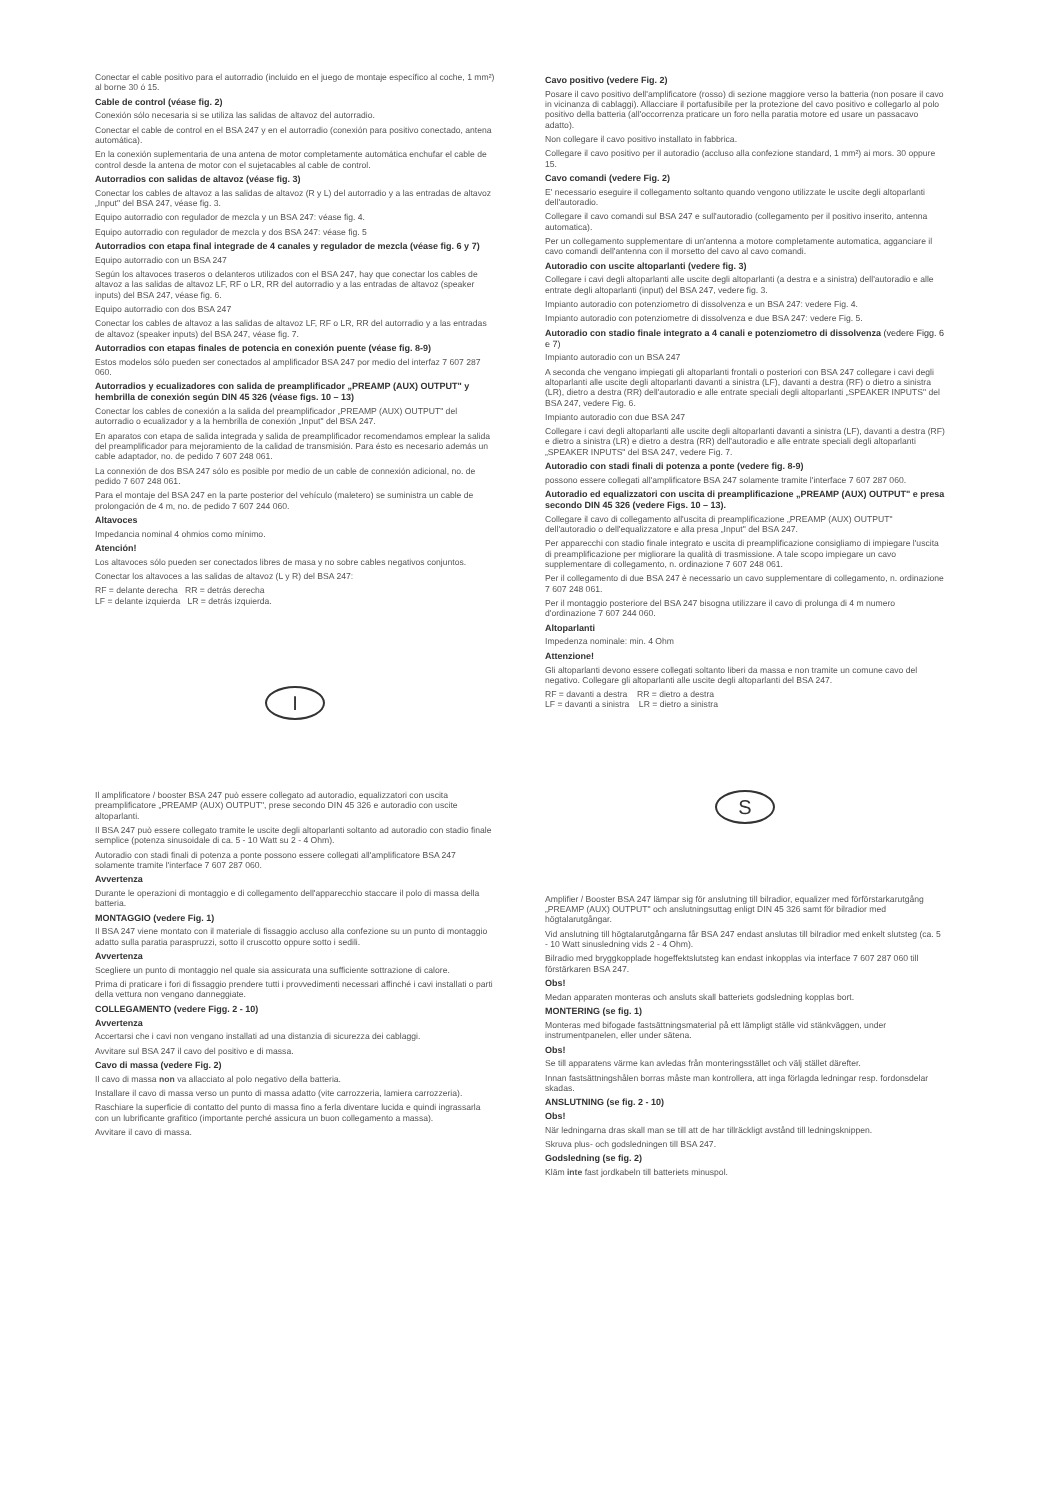Conectar el cable positivo para el autorradio (incluido en el juego de montaje específico al coche, 1 mm²) al borne 30 ó 15.
Cable de control (véase fig. 2)
Conexión sólo necesaria si se utiliza las salidas de altavoz del autorradio.
Conectar el cable de control en el BSA 247 y en el autorradio (conexión para positivo conectado, antena automática).
En la conexión suplementaria de una antena de motor completamente automática enchufar el cable de control desde la antena de motor con el sujetacables al cable de control.
Autorradios con salidas de altavoz (véase fig. 3)
Conectar los cables de altavoz a las salidas de altavoz (R y L) del autorradio y a las entradas de altavoz „Input" del BSA 247, véase fig. 3.
Equipo autorradio con regulador de mezcla y un BSA 247: véase fig. 4.
Equipo autorradio con regulador de mezcla y dos BSA 247: véase fig. 5
Autorradios con etapa final integrade de 4 canales y regulador de mezcla (véase fig. 6 y 7)
Equipo autorradio con un BSA 247
Según los altavoces traseros o delanteros utilizados con el BSA 247, hay que conectar los cables de altavoz a las salidas de altavoz LF, RF o LR, RR del autorradio y a las entradas de altavoz (speaker inputs) del BSA 247, véase fig. 6.
Equipo autorradio con dos BSA 247
Conectar los cables de altavoz a las salidas de altavoz LF, RF o LR, RR del autorradio y a las entradas de altavoz (speaker inputs) del BSA 247, véase fig. 7.
Autorradios con etapas finales de potencia en conexión puente (véase fig. 8-9)
Estos modelos sólo pueden ser conectados al amplificador BSA 247 por medio del interfaz 7 607 287 060.
Autorradios y ecualizadores con salida de preamplificador „PREAMP (AUX) OUTPUT" y hembrilla de conexión según DIN 45 326 (véase figs. 10 – 13)
Conectar los cables de conexión a la salida del preamplificador „PREAMP (AUX) OUTPUT" del autorradio o ecualizador y a la hembrilla de conexión „Input" del BSA 247.
En aparatos con etapa de salida integrada y salida de preamplificador recomendamos emplear la salida del preamplificador para mejoramiento de la calidad de transmisión. Para ésto es necesario además un cable adaptador, no. de pedido 7 607 248 061.
La connexión de dos BSA 247 sólo es posible por medio de un cable de connexión adicional, no. de pedido 7 607 248 061.
Para el montaje del BSA 247 en la parte posterior del vehículo (maletero) se suministra un cable de prolongación de 4 m, no. de pedido 7 607 244 060.
Altavoces
Impedancia nominal 4 ohmios como mínimo.
Atención!
Los altavoces sólo pueden ser conectados libres de masa y no sobre cables negativos conjuntos.
Conectar los altavoces a las salidas de altavoz (L y R) del BSA 247:
RF = delante derecha RR = detrás derecha
LF = delante izquierda LR = detrás izquierda.
I
Il amplificatore / booster BSA 247 può essere collegato ad autoradio, equalizzatori con uscita preamplificatore „PREAMP (AUX) OUTPUT", prese secondo DIN 45 326 e autoradio con uscite altoparlanti.
Il BSA 247 può essere collegato tramite le uscite degli altoparlanti soltanto ad autoradio con stadio finale semplice (potenza sinusoidale di ca. 5 - 10 Watt su 2 - 4 Ohm).
Autoradio con stadi finali di potenza a ponte possono essere collegati all'amplificatore BSA 247 solamente tramite l'interface 7 607 287 060.
Avvertenza
Durante le operazioni di montaggio e di collegamento dell'apparecchio staccare il polo di massa della batteria.
MONTAGGIO (vedere Fig. 1)
Il BSA 247 viene montato con il materiale di fissaggio accluso alla confezione su un punto di montaggio adatto sulla paratia paraspruzzi, sotto il cruscotto oppure sotto i sedili.
Avvertenza
Scegliere un punto di montaggio nel quale sia assicurata una sufficiente sottrazione di calore.
Prima di praticare i fori di fissaggio prendere tutti i provvedimenti necessari affinché i cavi installati o parti della vettura non vengano danneggiate.
COLLEGAMENTO (vedere Figg. 2 - 10)
Avvertenza
Accertarsi che i cavi non vengano installati ad una distanzia di sicurezza dei cablaggi.
Avvitare sul BSA 247 il cavo del positivo e di massa.
Cavo di massa (vedere Fig. 2)
Il cavo di massa non va allacciato al polo negativo della batteria.
Installare il cavo di massa verso un punto di massa adatto (vite carrozzeria, lamiera carrozzeria).
Raschiare la superficie di contatto del punto di massa fino a ferla diventare lucida e quindi ingrassarla con un lubrificante grafitico (importante perché assicura un buon collegamento a massa).
Avvitare il cavo di massa.
Cavo positivo (vedere Fig. 2)
Posare il cavo positivo dell'amplificatore (rosso) di sezione maggiore verso la batteria (non posare il cavo in vicinanza di cablaggi). Allacciare il portafusibile per la protezione del cavo positivo e collegarlo al polo positivo della batteria (all'occorrenza praticare un foro nella paratia motore ed usare un passacavo adatto).
Non collegare il cavo positivo installato in fabbrica.
Collegare il cavo positivo per il autoradio (accluso alla confezione standard, 1 mm²) ai mors. 30 oppure 15.
Cavo comandi (vedere Fig. 2)
E' necessario eseguire il collegamento soltanto quando vengono utilizzate le uscite degli altoparlanti dell'autoradio.
Collegare il cavo comandi sul BSA 247 e sull'autoradio (collegamento per il positivo inserito, antenna automatica).
Per un collegamento supplementare di un'antenna a motore completamente automatica, agganciare il cavo comandi dell'antenna con il morsetto del cavo al cavo comandi.
Autoradio con uscite altoparlanti (vedere fig. 3)
Collegare i cavi degli altoparlanti alle uscite degli altoparlanti (a destra e a sinistra) dell'autoradio e alle entrate degli altoparlanti (input) del BSA 247, vedere fig. 3.
Impianto autoradio con potenziometro di dissolvenza e un BSA 247: vedere Fig. 4.
Impianto autoradio con potenziometre di dissolvenza e due BSA 247: vedere Fig. 5.
Autoradio con stadio finale integrato a 4 canali e potenziometro di dissolvenza (vedere Figg. 6 e 7)
Impianto autoradio con un BSA 247
A seconda che vengano impiegati gli altoparlanti frontali o posteriori con BSA 247 collegare i cavi degli altoparlanti alle uscite degli altoparlanti davanti a sinistra (LF), davanti a destra (RF) o dietro a sinistra (LR), dietro a destra (RR) dell'autoradio e alle entrate speciali degli altoparlanti „SPEAKER INPUTS" del BSA 247, vedere Fig. 6.
Impianto autoradio con due BSA 247
Collegare i cavi degli altoparlanti alle uscite degli altoparlanti davanti a sinistra (LF), davanti a destra (RF) e dietro a sinistra (LR) e dietro a destra (RR) dell'autoradio e alle entrate speciali degli altoparlanti „SPEAKER INPUTS" del BSA 247, vedere Fig. 7.
Autoradio con stadi finali di potenza a ponte (vedere fig. 8-9)
possono essere collegati all'amplificatore BSA 247 solamente tramite l'interface 7 607 287 060.
Autoradio ed equalizzatori con uscita di preamplificazione „PREAMP (AUX) OUTPUT" e presa secondo DIN 45 326 (vedere Figs. 10 – 13).
Collegare il cavo di collegamento all'uscita di preamplificazione „PREAMP (AUX) OUTPUT" dell'autoradio o dell'equalizzatore e alla presa „Input" del BSA 247.
Per apparecchi con stadio finale integrato e uscita di preamplificazione consigliamo di impiegare l'uscita di preamplificazione per migliorare la qualità di trasmissione. A tale scopo impiegare un cavo supplementare di collegamento, n. ordinazione 7 607 248 061.
Per il collegamento di due BSA 247 è necessario un cavo supplementare di collegamento, n. ordinazione 7 607 248 061.
Per il montaggio posteriore del BSA 247 bisogna utilizzare il cavo di prolunga di 4 m numero d'ordinazione 7 607 244 060.
Altoparlanti
Impedenza nominale: min. 4 Ohm
Attenzione!
Gli altoparlanti devono essere collegati soltanto liberi da massa e non tramite un comune cavo del negativo. Collegare gli altoparlanti alle uscite degli altoparlanti del BSA 247.
RF = davanti a destra RR = dietro a destra
LF = davanti a sinistra LR = dietro a sinistra
S
Amplifier / Booster BSA 247 lämpar sig för anslutning till bilradior, equalizer med förförstarkarutgång „PREAMP (AUX) OUTPUT" och anslutningsuttag enligt DIN 45 326 samt för bilradior med högtalarutgångar.
Vid anslutning till högtalarutgångarna får BSA 247 endast anslutas till bilradior med enkelt slutsteg (ca. 5 - 10 Watt sinusledning vids 2 - 4 Ohm).
Bilradio med bryggkopplade hogeffektslutsteg kan endast inkopplas via interface 7 607 287 060 till förstärkaren BSA 247.
Obs!
Medan apparaten monteras och ansluts skall batteriets godsledning kopplas bort.
MONTERING (se fig. 1)
Monteras med bifogade fastsättningsmaterial på ett lämpligt ställe vid stänkväggen, under instrumentpanelen, eller under sätena.
Obs!
Se till apparatens värme kan avledas från monteringsstället och välj stället därefter.
Innan fastsättningshålen borras måste man kontrollera, att inga förlagda ledningar resp. fordonsdelar skadas.
ANSLUTNING (se fig. 2 - 10)
Obs!
När ledningarna dras skall man se till att de har tillräckligt avstånd till ledningsknippen.
Skruva plus- och godsledningen till BSA 247.
Godsledning (se fig. 2)
Kläm inte fast jordkabeln till batteriets minuspol.